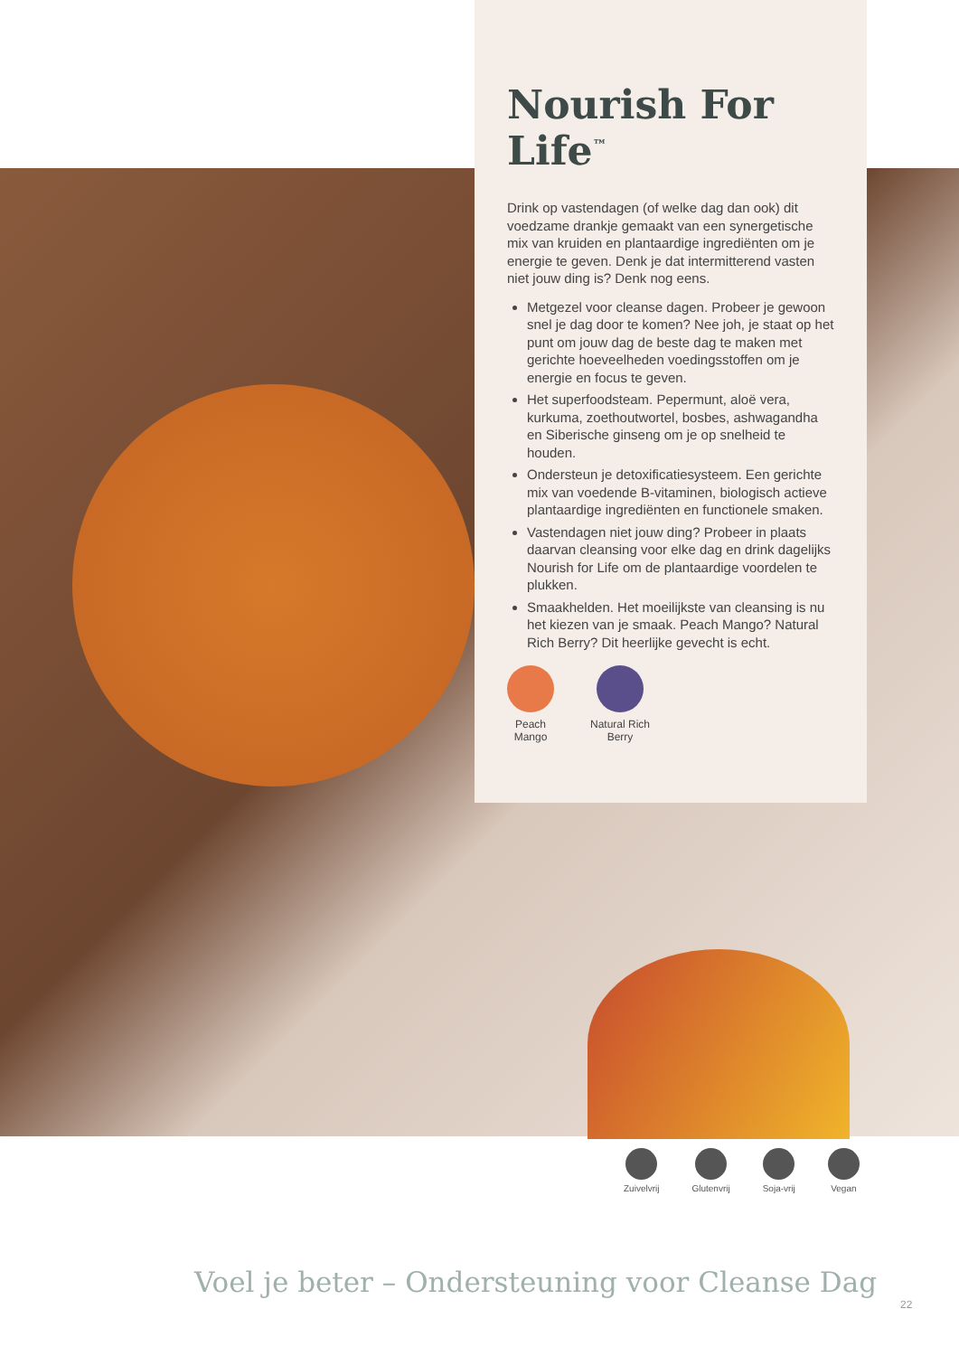Nourish For Life<sup>™</sup>
Drink op vastendagen (of welke dag dan ook) dit voedzame drankje gemaakt van een synergetische mix van kruiden en plantaardige ingrediënten om je energie te geven. Denk je dat intermitterend vasten niet jouw ding is? Denk nog eens.
Metgezel voor cleanse dagen. Probeer je gewoon snel je dag door te komen? Nee joh, je staat op het punt om jouw dag de beste dag te maken met gerichte hoeveelheden voedingsstoffen om je energie en focus te geven.
Het superfoodsteam. Pepermunt, aloë vera, kurkuma, zoethoutwortel, bosbes, ashwagandha en Siberische ginseng om je op snelheid te houden.
Ondersteun je detoxificatiesysteem. Een gerichte mix van voedende B-vitaminen, biologisch actieve plantaardige ingrediënten en functionele smaken.
Vastendagen niet jouw ding? Probeer in plaats daarvan cleansing voor elke dag en drink dagelijks Nourish for Life om de plantaardige voordelen te plukken.
Smaakhelden. Het moeilijkste van cleansing is nu het kiezen van je smaak. Peach Mango? Natural Rich Berry? Dit heerlijke gevecht is echt.
Peach
Mango
Natural Rich
Berry
Zuivelvrij Glutenvrij Soja-vrij Vegan
Voel je beter – Ondersteuning voor Cleanse Dag
22